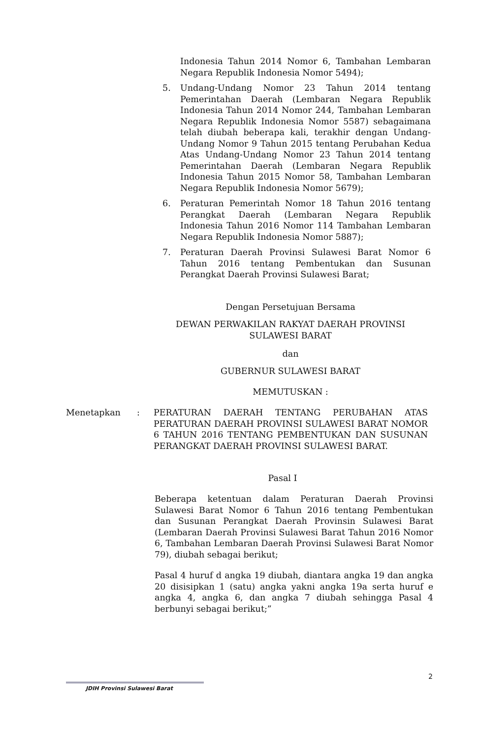Indonesia Tahun 2014 Nomor 6, Tambahan Lembaran Negara Republik Indonesia Nomor 5494);
5. Undang-Undang Nomor 23 Tahun 2014 tentang Pemerintahan Daerah (Lembaran Negara Republik Indonesia Tahun 2014 Nomor 244, Tambahan Lembaran Negara Republik Indonesia Nomor 5587) sebagaimana telah diubah beberapa kali, terakhir dengan Undang-Undang Nomor 9 Tahun 2015 tentang Perubahan Kedua Atas Undang-Undang Nomor 23 Tahun 2014 tentang Pemerintahan Daerah (Lembaran Negara Republik Indonesia Tahun 2015 Nomor 58, Tambahan Lembaran Negara Republik Indonesia Nomor 5679);
6. Peraturan Pemerintah Nomor 18 Tahun 2016 tentang Perangkat Daerah (Lembaran Negara Republik Indonesia Tahun 2016 Nomor 114 Tambahan Lembaran Negara Republik Indonesia Nomor 5887);
7. Peraturan Daerah Provinsi Sulawesi Barat Nomor 6 Tahun 2016 tentang Pembentukan dan Susunan Perangkat Daerah Provinsi Sulawesi Barat;
Dengan Persetujuan Bersama
DEWAN PERWAKILAN RAKYAT DAERAH PROVINSI
SULAWESI BARAT
dan
GUBERNUR SULAWESI BARAT
MEMUTUSKAN :
Menetapkan : PERATURAN DAERAH TENTANG PERUBAHAN ATAS PERATURAN DAERAH PROVINSI SULAWESI BARAT NOMOR 6 TAHUN 2016 TENTANG PEMBENTUKAN DAN SUSUNAN PERANGKAT DAERAH PROVINSI SULAWESI BARAT.
Pasal I
Beberapa ketentuan dalam Peraturan Daerah Provinsi Sulawesi Barat Nomor 6 Tahun 2016 tentang Pembentukan dan Susunan Perangkat Daerah Provinsin Sulawesi Barat (Lembaran Daerah Provinsi Sulawesi Barat Tahun 2016 Nomor 6, Tambahan Lembaran Daerah Provinsi Sulawesi Barat Nomor 79), diubah sebagai berikut;
Pasal 4 huruf d angka 19 diubah, diantara angka 19 dan angka 20 disisipkan 1 (satu) angka yakni angka 19a serta huruf e angka 4, angka 6, dan angka 7 diubah sehingga Pasal 4 berbunyi sebagai berikut;”
2
JDIH Provinsi Sulawesi Barat